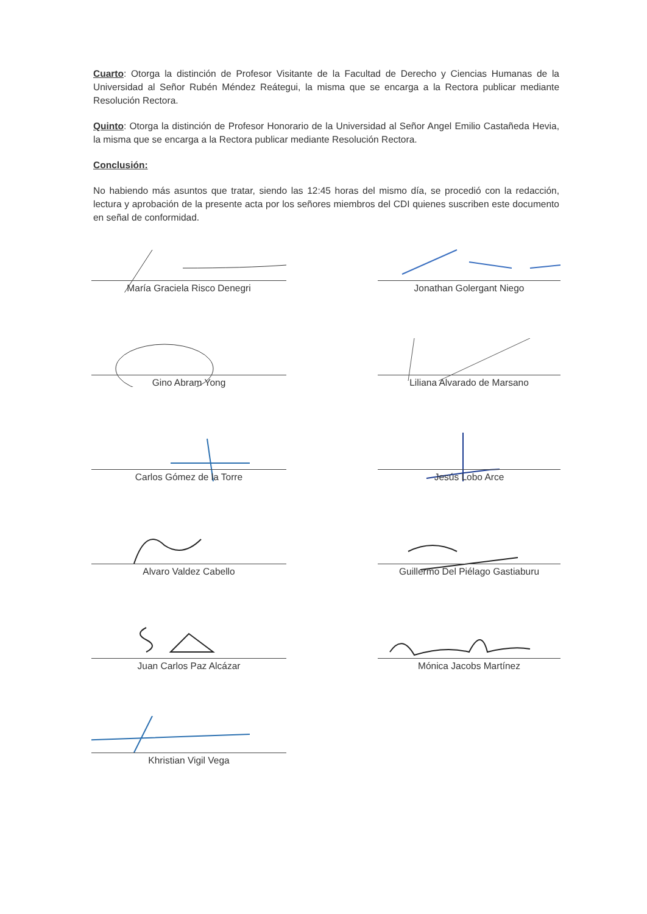Cuarto: Otorga la distinción de Profesor Visitante de la Facultad de Derecho y Ciencias Humanas de la Universidad al Señor Rubén Méndez Reátegui, la misma que se encarga a la Rectora publicar mediante Resolución Rectora.
Quinto: Otorga la distinción de Profesor Honorario de la Universidad al Señor Angel Emilio Castañeda Hevia, la misma que se encarga a la Rectora publicar mediante Resolución Rectora.
Conclusión:
No habiendo más asuntos que tratar, siendo las 12:45 horas del mismo día, se procedió con la redacción, lectura y aprobación de la presente acta por los señores miembros del CDI quienes suscriben este documento en señal de conformidad.
María Graciela Risco Denegri
Jonathan Golergant Niego
Gino Abram Yong
Liliana Alvarado de Marsano
Carlos Gómez de la Torre
Jesús Lobo Arce
Alvaro Valdez Cabello
Guillermo Del Piélago Gastiaburu
Juan Carlos Paz Alcázar
Mónica Jacobs Martínez
Khristian Vigil Vega